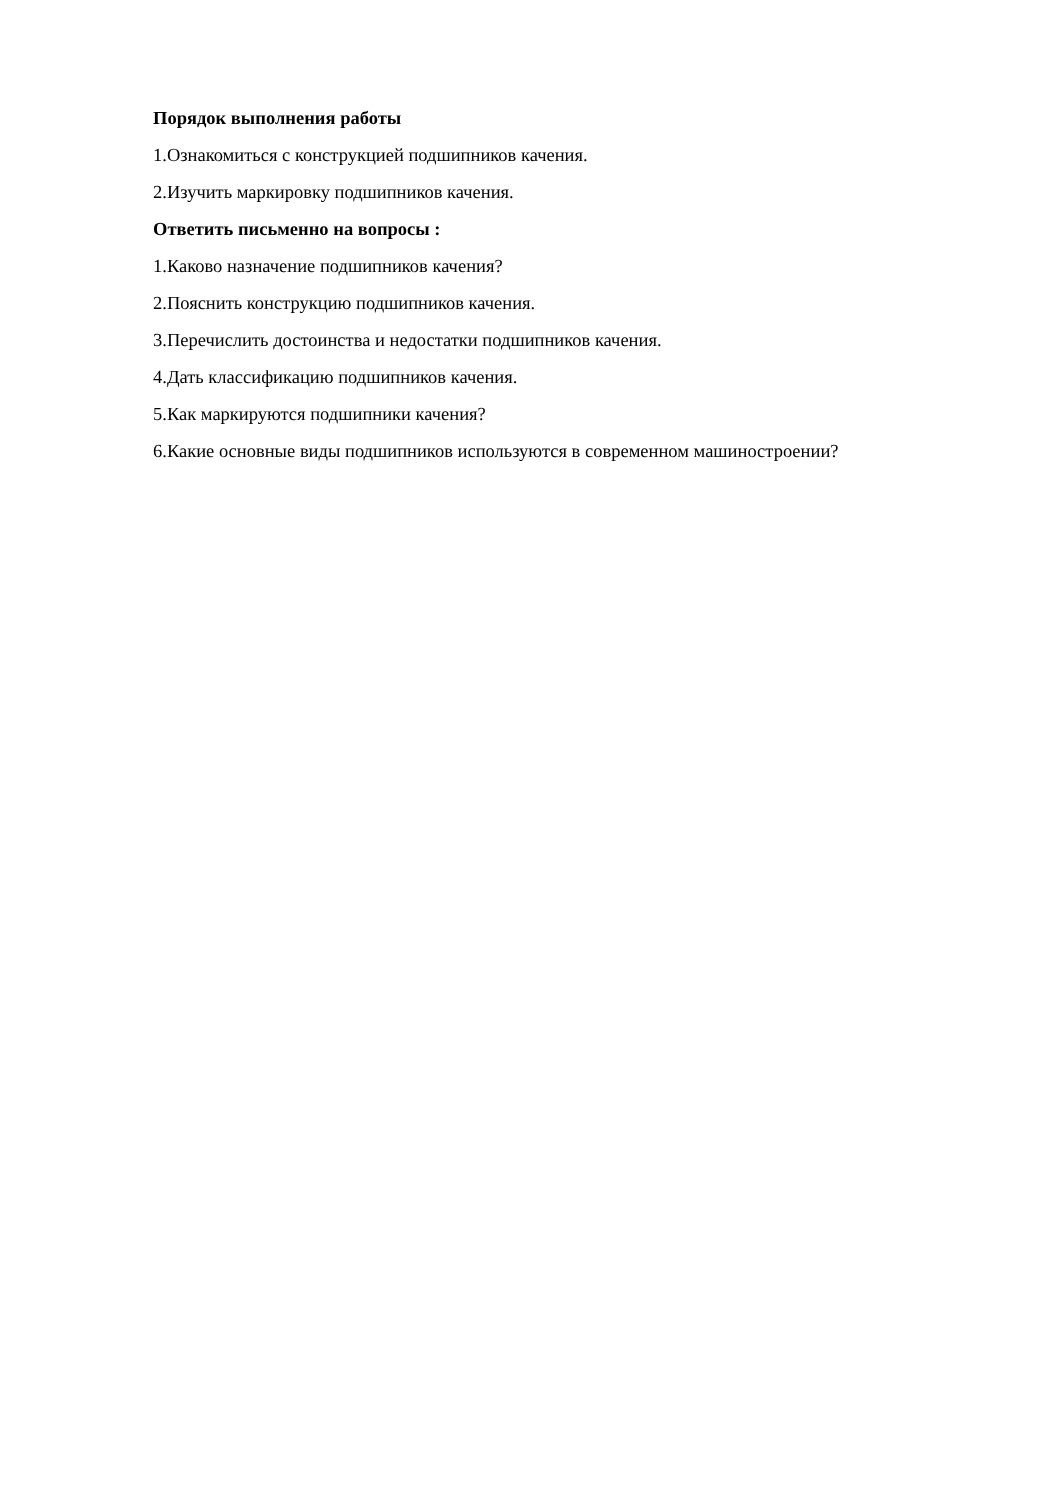Порядок выполнения работы
1.Ознакомиться с конструкцией подшипников качения.
2.Изучить маркировку подшипников качения.
Ответить письменно на вопросы :
1.Каково назначение подшипников качения?
2.Пояснить конструкцию подшипников качения.
3.Перечислить достоинства и недостатки подшипников качения.
4.Дать классификацию подшипников качения.
5.Как маркируются подшипники качения?
6.Какие основные виды подшипников используются в современном машиностроении?